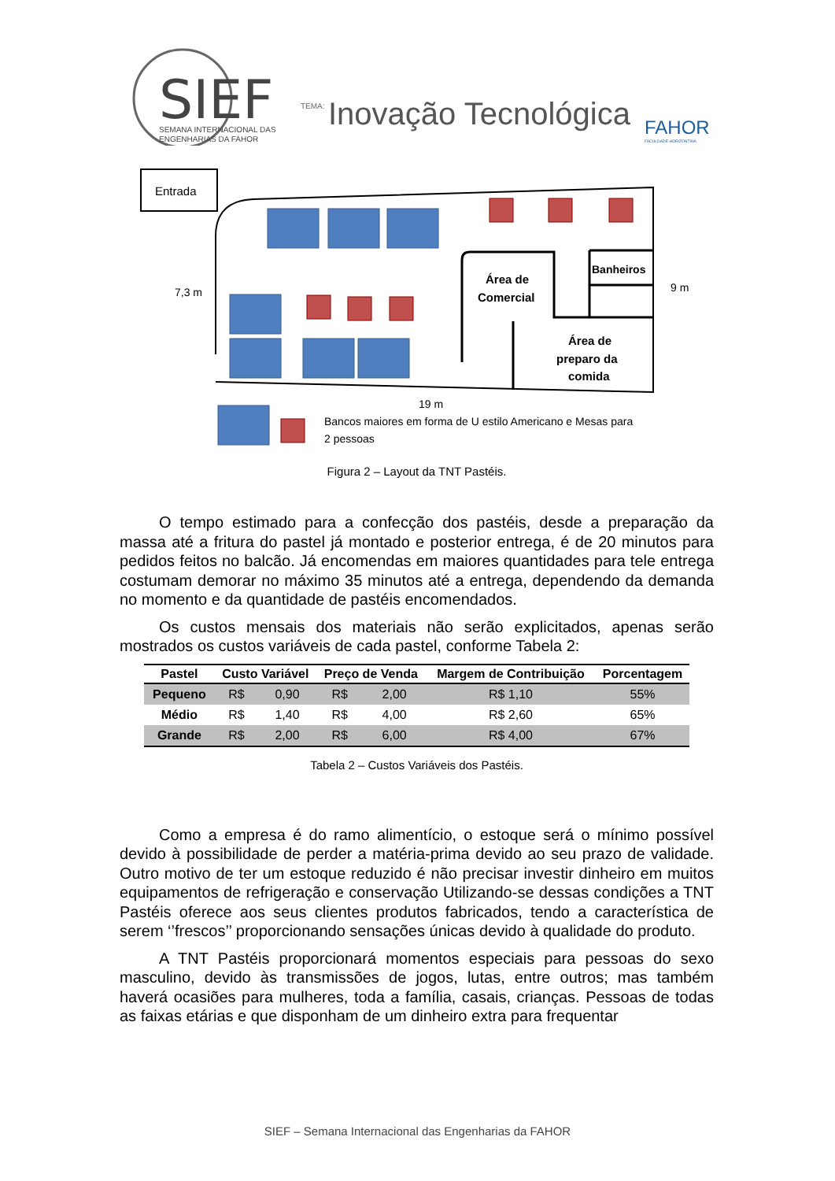SIEF
SEMANA INTERNACIONAL DAS
ENGENHARIAS DA FAHOR
TEMA:
Inovação Tecnológica
FAHOR
FACULDADE HORIZONTINA
Entrada
Área de
Comercial
Banheiros
Área de
preparo da
comida
7,3 m
9 m
19 m
Bancos maiores em forma de U estilo Americano e Mesas para
2 pessoas
Figura 2 – Layout da TNT Pastéis.
O tempo estimado para a confecção dos pastéis, desde a preparação da massa até a fritura do pastel já montado e posterior entrega, é de 20 minutos para pedidos feitos no balcão. Já encomendas em maiores quantidades para tele entrega costumam demorar no máximo 35 minutos até a entrega, dependendo da demanda no momento e da quantidade de pastéis encomendados.
Os custos mensais dos materiais não serão explicitados, apenas serão mostrados os custos variáveis de cada pastel, conforme Tabela 2:
| Pastel | Custo Variável | | Preço de Venda | | Margem de Contribuição | Porcentagem |
| --- | --- | --- | --- | --- | --- | --- |
| Pequeno | R$ | 0,90 | R$ | 2,00 | R$ 1,10 | 55% |
| Médio | R$ | 1,40 | R$ | 4,00 | R$ 2,60 | 65% |
| Grande | R$ | 2,00 | R$ | 6,00 | R$ 4,00 | 67% |
Tabela 2 – Custos Variáveis dos Pastéis.
Como a empresa é do ramo alimentício, o estoque será o mínimo possível devido à possibilidade de perder a matéria-prima devido ao seu prazo de validade. Outro motivo de ter um estoque reduzido é não precisar investir dinheiro em muitos equipamentos de refrigeração e conservação Utilizando-se dessas condições a TNT Pastéis oferece aos seus clientes produtos fabricados, tendo a característica de serem ‘’frescos’’ proporcionando sensações únicas devido à qualidade do produto.
A TNT Pastéis proporcionará momentos especiais para pessoas do sexo masculino, devido às transmissões de jogos, lutas, entre outros; mas também haverá ocasiões para mulheres, toda a família, casais, crianças. Pessoas de todas as faixas etárias e que disponham de um dinheiro extra para frequentar
SIEF – Semana Internacional das Engenharias da FAHOR